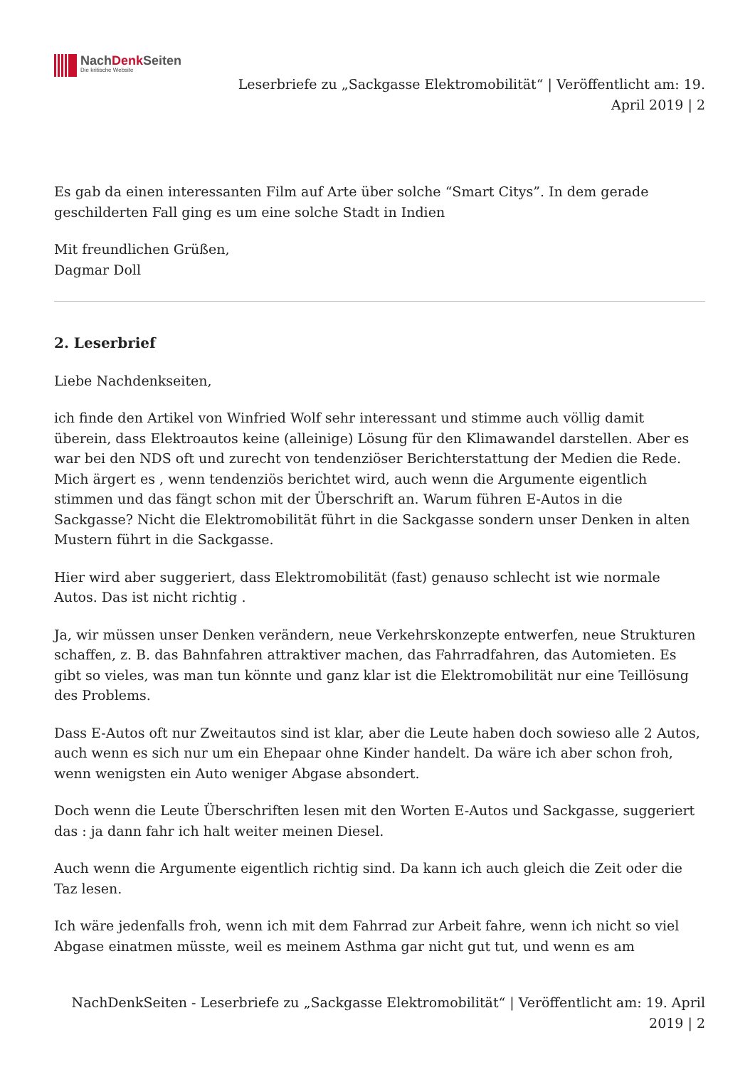NachDenk Seiten
Die kritische Website
Leserbriefe zu „Sackgasse Elektromobilität“ | Veröffentlicht am: 19. April 2019 | 2
Es gab da einen interessanten Film auf Arte über solche “Smart Citys”. In dem gerade geschilderten Fall ging es um eine solche Stadt in Indien
Mit freundlichen Grüßen,
Dagmar Doll
2. Leserbrief
Liebe Nachdenkseiten,
ich finde den Artikel von Winfried Wolf sehr interessant und stimme auch völlig damit überein, dass Elektroautos keine (alleinige) Lösung für den Klimawandel darstellen. Aber es war bei den NDS oft und zurecht von tendenziöser Berichterstattung der Medien die Rede. Mich ärgert es , wenn tendenziös berichtet wird, auch wenn die Argumente eigentlich stimmen und das fängt schon mit der Überschrift an. Warum führen E-Autos in die Sackgasse? Nicht die Elektromobilität führt in die Sackgasse sondern unser Denken in alten Mustern führt in die Sackgasse.
Hier wird aber suggeriert, dass Elektromobilität (fast) genauso schlecht ist wie normale Autos. Das ist nicht richtig .
Ja, wir müssen unser Denken verändern, neue Verkehrskonzepte entwerfen, neue Strukturen schaffen, z. B. das Bahnfahren attraktiver machen, das Fahrradfahren, das Automieten. Es gibt so vieles, was man tun könnte und ganz klar ist die Elektromobilität nur eine Teillösung des Problems.
Dass E-Autos oft nur Zweitautos sind ist klar, aber die Leute haben doch sowieso alle 2 Autos, auch wenn es sich nur um ein Ehepaar ohne Kinder handelt. Da wäre ich aber schon froh, wenn wenigsten ein Auto weniger Abgase absondert.
Doch wenn die Leute Überschriften lesen mit den Worten E-Autos und Sackgasse, suggeriert das : ja dann fahr ich halt weiter meinen Diesel.
Auch wenn die Argumente eigentlich richtig sind. Da kann ich auch gleich die Zeit oder die Taz lesen.
Ich wäre jedenfalls froh, wenn ich mit dem Fahrrad zur Arbeit fahre, wenn ich nicht so viel Abgase einatmen müsste, weil es meinem Asthma gar nicht gut tut, und wenn es am
NachDenkSeiten - Leserbriefe zu „Sackgasse Elektromobilität“ | Veröffentlicht am: 19. April 2019 | 2